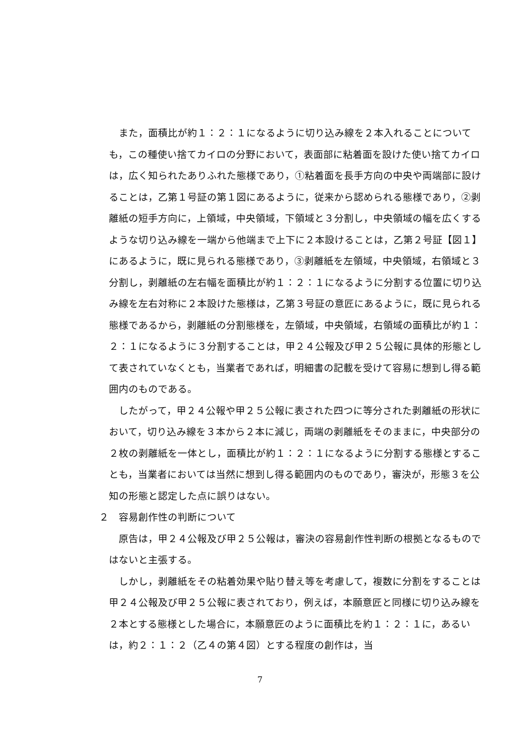また，面積比が約１：２：１になるように切り込み線を２本入れることについても，この種使い捨てカイロの分野において，表面部に粘着面を設けた使い捨てカイロは，広く知られたありふれた態様であり，①粘着面を長手方向の中央や両端部に設けることは，乙第１号証の第１図にあるように，従来から認められる態様であり，②剥離紙の短手方向に，上領域，中央領域，下領域と３分割し，中央領域の幅を広くするような切り込み線を一端から他端まで上下に２本設けることは，乙第２号証【図１】にあるように，既に見られる態様であり，③剥離紙を左領域，中央領域，右領域と３分割し，剥離紙の左右幅を面積比が約１：２：１になるように分割する位置に切り込み線を左右対称に２本設けた態様は，乙第３号証の意匠にあるように，既に見られる態様であるから，剥離紙の分割態様を，左領域，中央領域，右領域の面積比が約１：２：１になるように３分割することは，甲２４公報及び甲２５公報に具体的形態として表されていなくとも，当業者であれば，明細書の記載を受けて容易に想到し得る範囲内のものである。
したがって，甲２４公報や甲２５公報に表された四つに等分された剥離紙の形状において，切り込み線を３本から２本に減じ，両端の剥離紙をそのままに，中央部分の２枚の剥離紙を一体とし，面積比が約１：２：１になるように分割する態様とすることも，当業者においては当然に想到し得る範囲内のものであり，審決が，形態３を公知の形態と認定した点に誤りはない。
２　容易創作性の判断について
原告は，甲２４公報及び甲２５公報は，審決の容易創作性判断の根拠となるものではないと主張する。
しかし，剥離紙をその粘着効果や貼り替え等を考慮して，複数に分割をすることは甲２４公報及び甲２５公報に表されており，例えば，本願意匠と同様に切り込み線を２本とする態様とした場合に，本願意匠のように面積比を約１：２：１に，あるいは，約２：１：２（乙４の第４図）とする程度の創作は，当
7